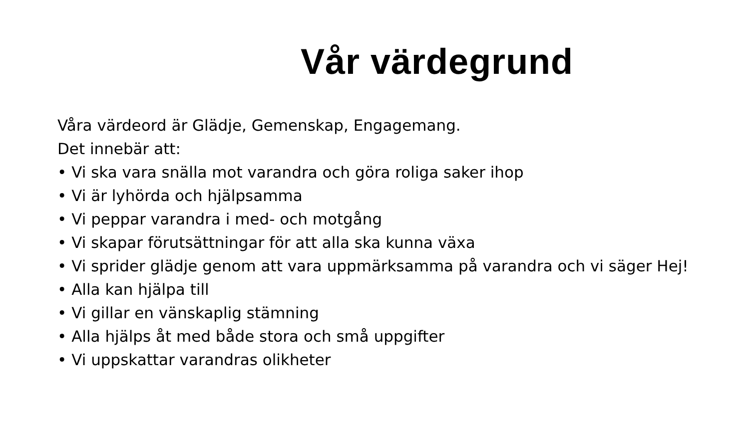Vår värdegrund
Våra värdeord är Glädje, Gemenskap, Engagemang.
Det innebär att:
• Vi ska vara snälla mot varandra och göra roliga saker ihop
• Vi är lyhörda och hjälpsamma
• Vi peppar varandra i med- och motgång
• Vi skapar förutsättningar för att alla ska kunna växa
• Vi sprider glädje genom att vara uppmärksamma på varandra och vi säger Hej!
• Alla kan hjälpa till
• Vi gillar en vänskaplig stämning
• Alla hjälps åt med både stora och små uppgifter
• Vi uppskattar varandras olikheter